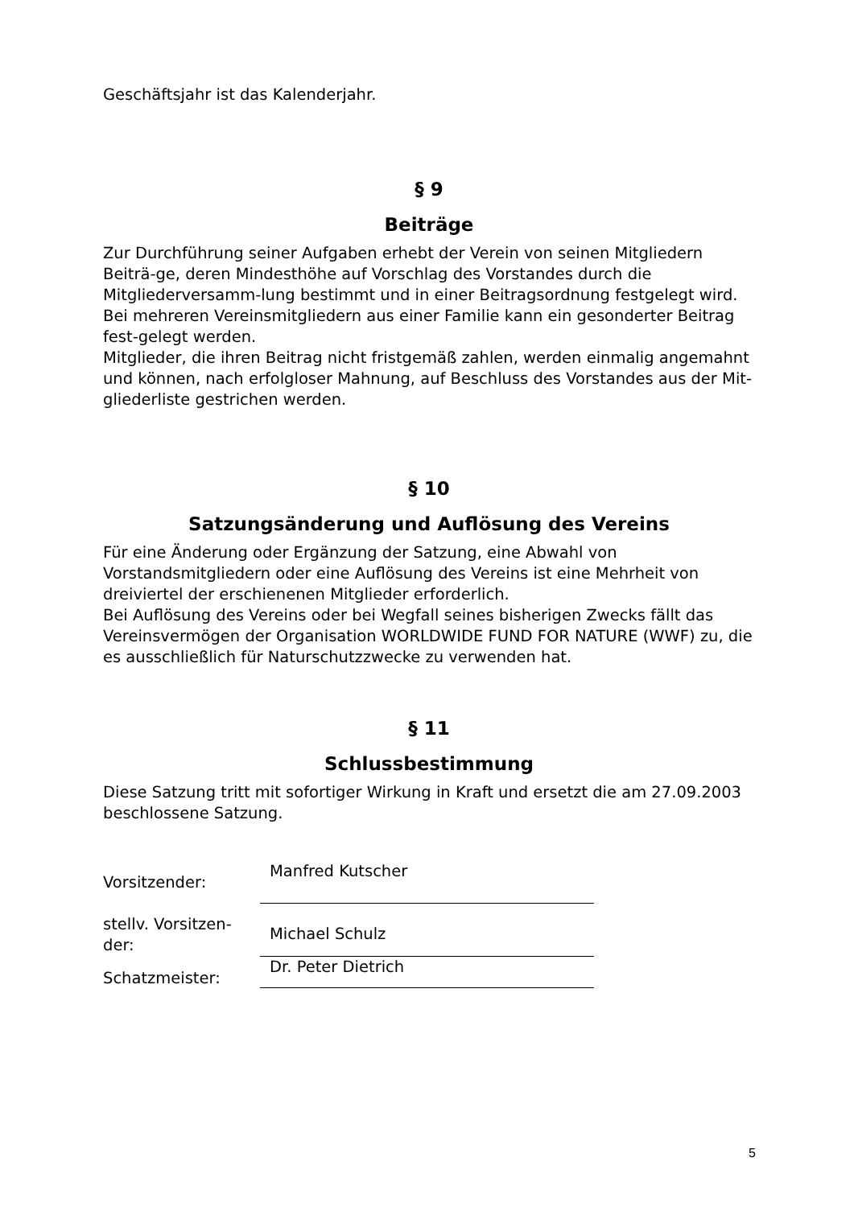Geschäftsjahr ist das Kalenderjahr.
§ 9
Beiträge
Zur Durchführung seiner Aufgaben erhebt der Verein von seinen Mitgliedern Beiträ-ge, deren Mindesthöhe auf Vorschlag des Vorstandes durch die Mitgliederversamm-lung bestimmt und in einer Beitragsordnung festgelegt wird.
Bei mehreren Vereinsmitgliedern aus einer Familie kann ein gesonderter Beitrag fest-gelegt werden.
Mitglieder, die ihren Beitrag nicht fristgemäß zahlen, werden einmalig angemahnt und können, nach erfolgloser Mahnung, auf Beschluss des Vorstandes aus der Mit-gliederliste gestrichen werden.
§ 10
Satzungsänderung und Auflösung des Vereins
Für eine Änderung oder Ergänzung der Satzung, eine Abwahl von
Vorstandsmitgliedern oder eine Auflösung des Vereins ist eine Mehrheit von
dreiviertel der erschienenen Mitglieder erforderlich.
Bei Auflösung des Vereins oder bei Wegfall seines bisherigen Zwecks fällt das
Vereinsvermögen der Organisation WORLDWIDE FUND FOR NATURE (WWF) zu, die
es ausschließlich für Naturschutzzwecke zu verwenden hat.
§ 11
Schlussbestimmung
Diese Satzung tritt mit sofortiger Wirkung in Kraft und ersetzt die am 27.09.2003
beschlossene Satzung.
Vorsitzender:
Manfred Kutscher
stellv. Vorsitzen-
der:
Michael Schulz
Schatzmeister:
Dr. Peter Dietrich
5